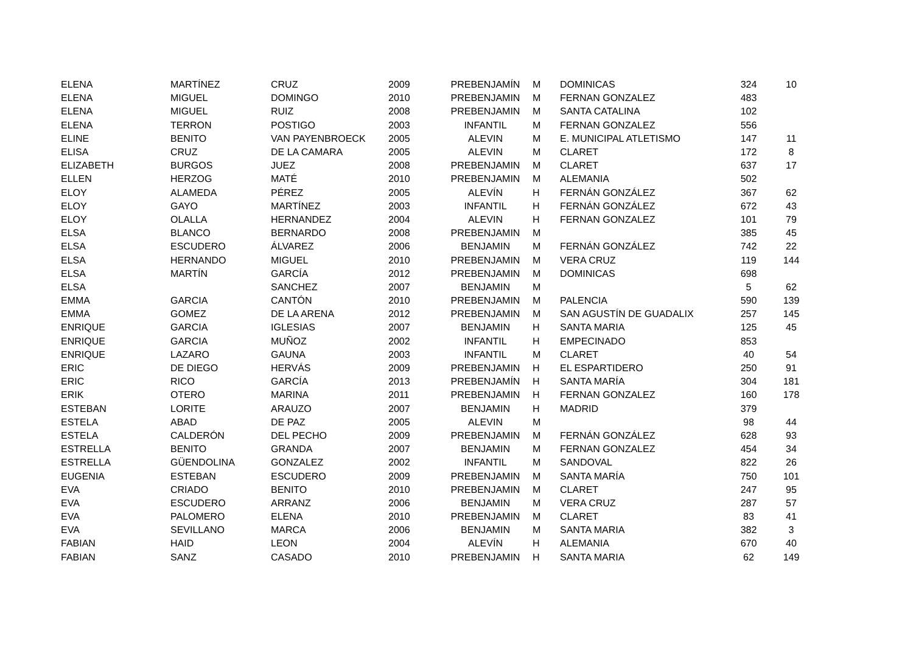| ELENA | MARTÍNEZ | CRUZ | 2009 | PREBENJAMÍN | M | DOMINICAS | 324 | 10 |
| ELENA | MIGUEL | DOMINGO | 2010 | PREBENJAMIN | M | FERNAN GONZALEZ | 483 | |
| ELENA | MIGUEL | RUIZ | 2008 | PREBENJAMIN | M | SANTA CATALINA | 102 | |
| ELENA | TERRON | POSTIGO | 2003 | INFANTIL | M | FERNAN GONZALEZ | 556 | |
| ELINE | BENITO | VAN PAYENBROECK | 2005 | ALEVIN | M | E. MUNICIPAL ATLETISMO | 147 | 11 |
| ELISA | CRUZ | DE LA CAMARA | 2005 | ALEVIN | M | CLARET | 172 | 8 |
| ELIZABETH | BURGOS | JUEZ | 2008 | PREBENJAMIN | M | CLARET | 637 | 17 |
| ELLEN | HERZOG | MATÉ | 2010 | PREBENJAMIN | M | ALEMANIA | 502 | |
| ELOY | ALAMEDA | PÉREZ | 2005 | ALEVÍN | H | FERNÁN GONZÁLEZ | 367 | 62 |
| ELOY | GAYO | MARTÍNEZ | 2003 | INFANTIL | H | FERNÁN GONZÁLEZ | 672 | 43 |
| ELOY | OLALLA | HERNANDEZ | 2004 | ALEVIN | H | FERNAN GONZALEZ | 101 | 79 |
| ELSA | BLANCO | BERNARDO | 2008 | PREBENJAMIN | M | | 385 | 45 |
| ELSA | ESCUDERO | ÁLVAREZ | 2006 | BENJAMIN | M | FERNÁN GONZÁLEZ | 742 | 22 |
| ELSA | HERNANDO | MIGUEL | 2010 | PREBENJAMIN | M | VERA CRUZ | 119 | 144 |
| ELSA | MARTÍN | GARCÍA | 2012 | PREBENJAMIN | M | DOMINICAS | 698 | |
| ELSA | | SANCHEZ | 2007 | BENJAMIN | M | | 5 | 62 |
| EMMA | GARCIA | CANTÓN | 2010 | PREBENJAMIN | M | PALENCIA | 590 | 139 |
| EMMA | GOMEZ | DE LA ARENA | 2012 | PREBENJAMIN | M | SAN AGUSTÍN DE GUADALIX | 257 | 145 |
| ENRIQUE | GARCIA | IGLESIAS | 2007 | BENJAMIN | H | SANTA MARIA | 125 | 45 |
| ENRIQUE | GARCIA | MUÑOZ | 2002 | INFANTIL | H | EMPECINADO | 853 | |
| ENRIQUE | LAZARO | GAUNA | 2003 | INFANTIL | M | CLARET | 40 | 54 |
| ERIC | DE DIEGO | HERVÁS | 2009 | PREBENJAMIN | H | EL ESPARTIDERO | 250 | 91 |
| ERIC | RICO | GARCÍA | 2013 | PREBENJAMÍN | H | SANTA MARÍA | 304 | 181 |
| ERIK | OTERO | MARINA | 2011 | PREBENJAMIN | H | FERNAN GONZALEZ | 160 | 178 |
| ESTEBAN | LORITE | ARAUZO | 2007 | BENJAMIN | H | MADRID | 379 | |
| ESTELA | ABAD | DE PAZ | 2005 | ALEVIN | M | | 98 | 44 |
| ESTELA | CALDERÓN | DEL PECHO | 2009 | PREBENJAMIN | M | FERNÁN GONZÁLEZ | 628 | 93 |
| ESTRELLA | BENITO | GRANDA | 2007 | BENJAMIN | M | FERNAN GONZALEZ | 454 | 34 |
| ESTRELLA | GÜENDOLINA | GONZALEZ | 2002 | INFANTIL | M | SANDOVAL | 822 | 26 |
| EUGENIA | ESTEBAN | ESCUDERO | 2009 | PREBENJAMIN | M | SANTA MARÍA | 750 | 101 |
| EVA | CRIADO | BENITO | 2010 | PREBENJAMIN | M | CLARET | 247 | 95 |
| EVA | ESCUDERO | ARRANZ | 2006 | BENJAMIN | M | VERA CRUZ | 287 | 57 |
| EVA | PALOMERO | ELENA | 2010 | PREBENJAMIN | M | CLARET | 83 | 41 |
| EVA | SEVILLANO | MARCA | 2006 | BENJAMIN | M | SANTA MARIA | 382 | 3 |
| FABIAN | HAID | LEON | 2004 | ALEVÍN | H | ALEMANIA | 670 | 40 |
| FABIAN | SANZ | CASADO | 2010 | PREBENJAMIN | H | SANTA MARIA | 62 | 149 |